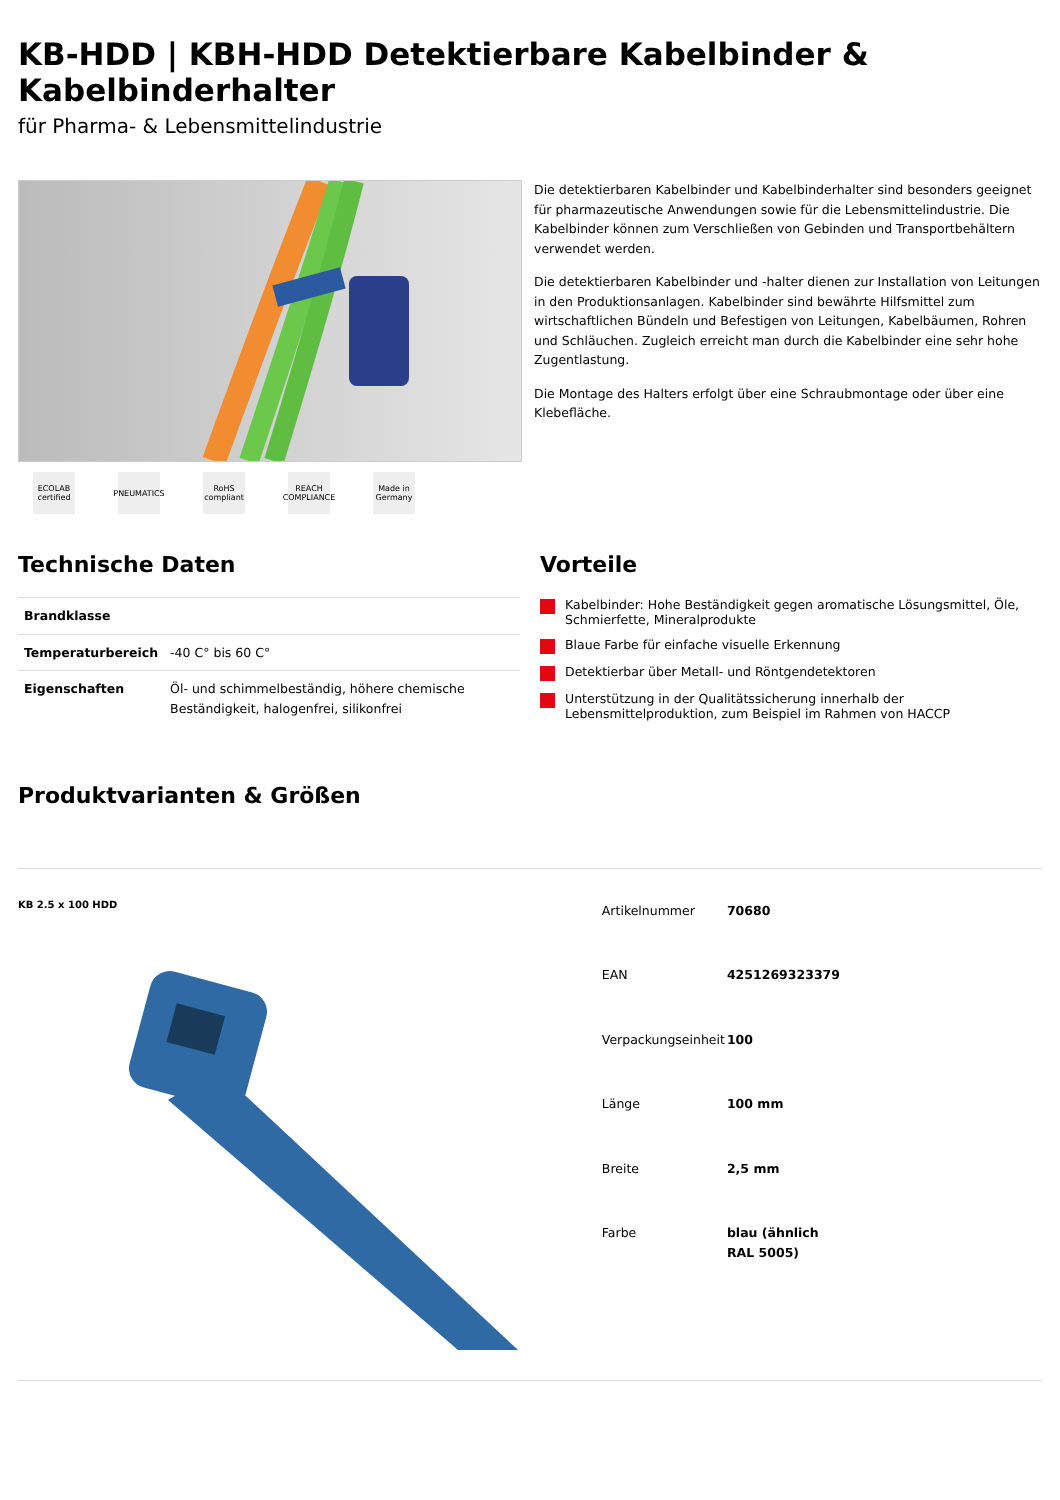KB-HDD | KBH-HDD Detektierbare Kabelbinder & Kabelbinderhalter
für Pharma- & Lebensmittelindustrie
ECOLAB certified
PNEUMATICS
RoHS compliant
REACH COMPLIANCE
Made in Germany
Die detektierbaren Kabelbinder und Kabelbinderhalter sind besonders geeignet für pharmazeutische Anwendungen sowie für die Lebensmittelindustrie. Die Kabelbinder können zum Verschließen von Gebinden und Transportbehältern verwendet werden.
Die detektierbaren Kabelbinder und -halter dienen zur Installation von Leitungen in den Produktionsanlagen. Kabelbinder sind bewährte Hilfsmittel zum wirtschaftlichen Bündeln und Befestigen von Leitungen, Kabelbäumen, Rohren und Schläuchen. Zugleich erreicht man durch die Kabelbinder eine sehr hohe Zugentlastung.
Die Montage des Halters erfolgt über eine Schraubmontage oder über eine Klebefläche.
Technische Daten
| Brandklasse | |
| Temperaturbereich | -40 C° bis 60 C° |
| Eigenschaften | Öl- und schimmelbeständig, höhere chemische Beständigkeit, halogenfrei, silikonfrei |
Vorteile
Kabelbinder: Hohe Beständigkeit gegen aromatische Lösungsmittel, Öle, Schmierfette, Mineralprodukte
Blaue Farbe für einfache visuelle Erkennung
Detektierbar über Metall- und Röntgendetektoren
Unterstützung in der Qualitätssicherung innerhalb der Lebensmittelproduktion, zum Beispiel im Rahmen von HACCP
Produktvarianten & Größen
KB 2.5 x 100 HDD
| Artikelnummer | 70680 |
| EAN | 4251269323379 |
| Verpackungseinheit | 100 |
| Länge | 100 mm |
| Breite | 2,5 mm |
| Farbe | blau (ähnlich RAL 5005) |